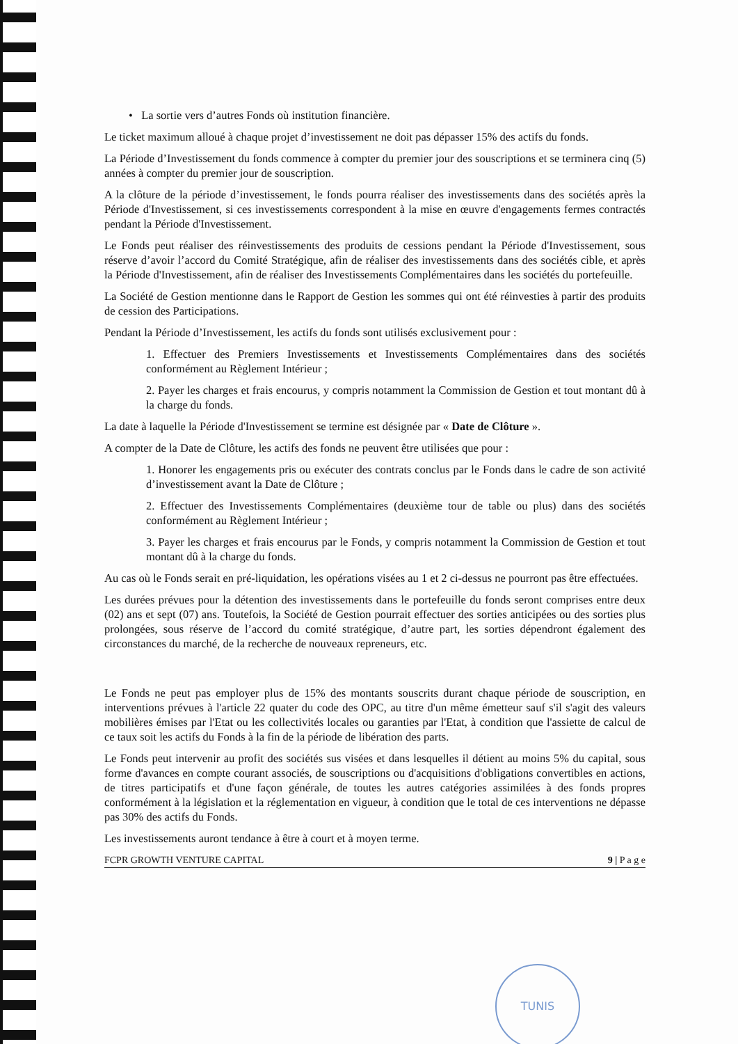• La sortie vers d’autres Fonds où institution financière.
Le ticket maximum alloué à chaque projet d’investissement ne doit pas dépasser 15% des actifs du fonds.
La Période d’Investissement du fonds commence à compter du premier jour des souscriptions et se terminera cinq (5) années à compter du premier jour de souscription.
A la clôture de la période d’investissement, le fonds pourra réaliser des investissements dans des sociétés après la Période d'Investissement, si ces investissements correspondent à la mise en œuvre d'engagements fermes contractés pendant la Période d'Investissement.
Le Fonds peut réaliser des réinvestissements des produits de cessions pendant la Période d'Investissement, sous réserve d’avoir l’accord du Comité Stratégique, afin de réaliser des investissements dans des sociétés cible, et après la Période d'Investissement, afin de réaliser des Investissements Complémentaires dans les sociétés du portefeuille.
La Société de Gestion mentionne dans le Rapport de Gestion les sommes qui ont été réinvesties à partir des produits de cession des Participations.
Pendant la Période d’Investissement, les actifs du fonds sont utilisés exclusivement pour :
1. Effectuer des Premiers Investissements et Investissements Complémentaires dans des sociétés conformément au Règlement Intérieur ;
2. Payer les charges et frais encourus, y compris notamment la Commission de Gestion et tout montant dû à la charge du fonds.
La date à laquelle la Période d'Investissement se termine est désignée par « Date de Clôture ».
A compter de la Date de Clôture, les actifs des fonds ne peuvent être utilisées que pour :
1. Honorer les engagements pris ou exécuter des contrats conclus par le Fonds dans le cadre de son activité d’investissement avant la Date de Clôture ;
2. Effectuer des Investissements Complémentaires (deuxième tour de table ou plus) dans des sociétés conformément au Règlement Intérieur ;
3. Payer les charges et frais encourus par le Fonds, y compris notamment la Commission de Gestion et tout montant dû à la charge du fonds.
Au cas où le Fonds serait en pré-liquidation, les opérations visées au 1 et 2 ci-dessus ne pourront pas être effectuées.
Les durées prévues pour la détention des investissements dans le portefeuille du fonds seront comprises entre deux (02) ans et sept (07) ans. Toutefois, la Société de Gestion pourrait effectuer des sorties anticipées ou des sorties plus prolongées, sous réserve de l’accord du comité stratégique, d’autre part, les sorties dépendront également des circonstances du marché, de la recherche de nouveaux repreneurs, etc.
Le Fonds ne peut pas employer plus de 15% des montants souscrits durant chaque période de souscription, en interventions prévues à l'article 22 quater du code des OPC, au titre d'un même émetteur sauf s'il s'agit des valeurs mobilières émises par l'Etat ou les collectivités locales ou garanties par l'Etat, à condition que l'assiette de calcul de ce taux soit les actifs du Fonds à la fin de la période de libération des parts.
Le Fonds peut intervenir au profit des sociétés sus visées et dans lesquelles il détient au moins 5% du capital, sous forme d'avances en compte courant associés, de souscriptions ou d'acquisitions d'obligations convertibles en actions, de titres participatifs et d'une façon générale, de toutes les autres catégories assimilées à des fonds propres conformément à la législation et la réglementation en vigueur, à condition que le total de ces interventions ne dépasse pas 30% des actifs du Fonds.
Les investissements auront tendance à être à court et à moyen terme.
FCPR GROWTH VENTURE CAPITAL 9 | P a g e
TUNIS